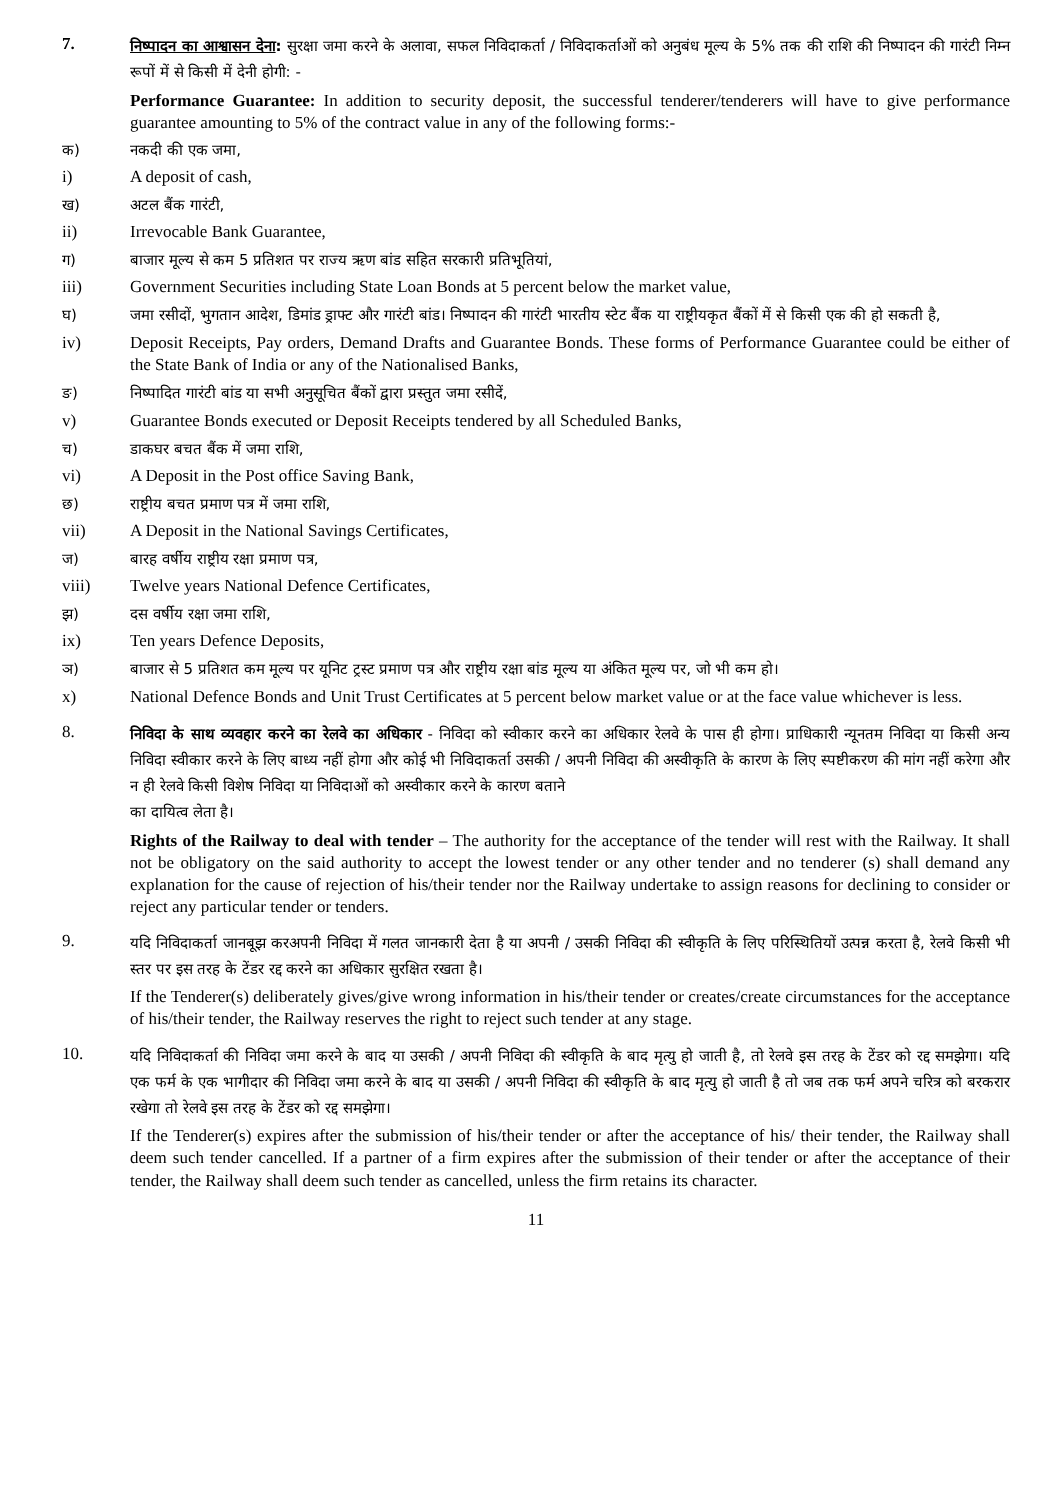7.
निष्पादन का आश्वासन देना: सुरक्षा जमा करने के अलावा, सफल निविदाकर्ता / निविदाकर्ताओं को अनुबंध मूल्य के 5% तक की राशि की निष्पादन की गारंटी निम्न रूपों में से किसी में देनी होगी: -
Performance Guarantee: In addition to security deposit, the successful tenderer/tenderers will have to give performance guarantee amounting to 5% of the contract value in any of the following forms:-
क) नकदी की एक जमा,
i) A deposit of cash,
ख) अटल बैंक गारंटी,
ii) Irrevocable Bank Guarantee,
ग) बाजार मूल्य से कम 5 प्रतिशत पर राज्य ऋण बांड सहित सरकारी प्रतिभूतियां,
iii) Government Securities including State Loan Bonds at 5 percent below the market value,
घ) जमा रसीदों, भुगतान आदेश, डिमांड ड्राफ्ट और गारंटी बांड। निष्पादन की गारंटी भारतीय स्टेट बैंक या राष्ट्रीयकृत बैंकों में से किसी एक की हो सकती है,
iv) Deposit Receipts, Pay orders, Demand Drafts and Guarantee Bonds. These forms of Performance Guarantee could be either of the State Bank of India or any of the Nationalised Banks,
ङ) निष्पादित गारंटी बांड या सभी अनुसूचित बैंकों द्वारा प्रस्तुत जमा रसीदें,
v) Guarantee Bonds executed or Deposit Receipts tendered by all Scheduled Banks,
च) डाकघर बचत बैंक में जमा राशि,
vi) A Deposit in the Post office Saving Bank,
छ) राष्ट्रीय बचत प्रमाण पत्र में जमा राशि,
vii) A Deposit in the National Savings Certificates,
ज) बारह वर्षीय राष्ट्रीय रक्षा प्रमाण पत्र,
viii) Twelve years National Defence Certificates,
झ) दस वर्षीय रक्षा जमा राशि,
ix) Ten years Defence Deposits,
ञ) बाजार से 5 प्रतिशत कम मूल्य पर यूनिट ट्रस्ट प्रमाण पत्र और राष्ट्रीय रक्षा बांड मूल्य या अंकित मूल्य पर, जो भी कम हो।
x) National Defence Bonds and Unit Trust Certificates at 5 percent below market value or at the face value whichever is less.
8.
निविदा के साथ व्यवहार करने का रेलवे का अधिकार - निविदा को स्वीकार करने का अधिकार रेलवे के पास ही होगा। प्राधिकारी न्यूनतम निविदा या किसी अन्य निविदा स्वीकार करने के लिए बाध्य नहीं होगा और कोई भी निविदाकर्ता उसकी / अपनी निविदा की अस्वीकृति के कारण के लिए स्पष्टीकरण की मांग नहीं करेगा और न ही रेलवे किसी विशेष निविदा या निविदाओं को अस्वीकार करने के कारण बताने
का दायित्व लेता है।
Rights of the Railway to deal with tender – The authority for the acceptance of the tender will rest with the Railway. It shall not be obligatory on the said authority to accept the lowest tender or any other tender and no tenderer (s) shall demand any explanation for the cause of rejection of his/their tender nor the Railway undertake to assign reasons for declining to consider or reject any particular tender or tenders.
9.
यदि निविदाकर्ता जानबूझ करअपनी निविदा में गलत जानकारी देता है या अपनी / उसकी निविदा की स्वीकृति के लिए परिस्थितियों उत्पन्न करता है, रेलवे किसी भी स्तर पर इस तरह के टेंडर रद्द करने का अधिकार सुरक्षित रखता है।
If the Tenderer(s) deliberately gives/give wrong information in his/their tender or creates/create circumstances for the acceptance of his/their tender, the Railway reserves the right to reject such tender at any stage.
10.
यदि निविदाकर्ता की निविदा जमा करने के बाद या उसकी / अपनी निविदा की स्वीकृति के बाद मृत्यु हो जाती है, तो रेलवे इस तरह के टेंडर को रद्द समझेगा। यदि एक फर्म के एक भागीदार की निविदा जमा करने के बाद या उसकी / अपनी निविदा की स्वीकृति के बाद मृत्यु हो जाती है तो जब तक फर्म अपने चरित्र को बरकरार रखेगा तो रेलवे इस तरह के टेंडर को रद्द समझेगा।
If the Tenderer(s) expires after the submission of his/their tender or after the acceptance of his/ their tender, the Railway shall deem such tender cancelled. If a partner of a firm expires after the submission of their tender or after the acceptance of their tender, the Railway shall deem such tender as cancelled, unless the firm retains its character.
11